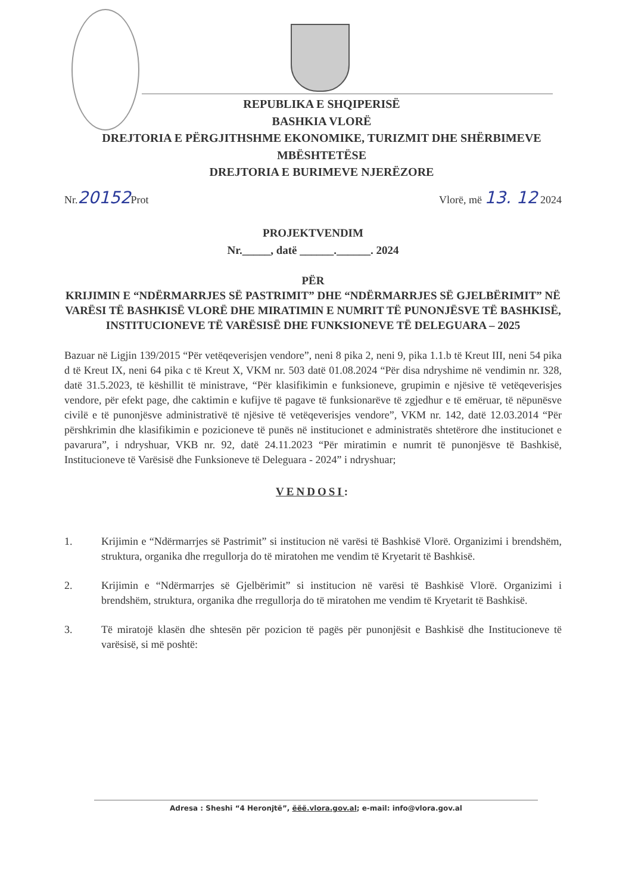REPUBLIKA E SHQIPERISË
BASHKIA VLORË
DREJTORIA E PËRGJITHSHME EKONOMIKE, TURIZMIT DHE SHËRBIMEVE MBËSHTETËSE
DREJTORIA E BURIMEVE NJERËZORE
Nr.20152 Prot Vlorë, më 13. 12 2024
PROJEKTVENDIM
Nr._____, datë ______.______. 2024
PËR
KRIJIMIN E “NDËRMARRJES SË PASTRIMIT” DHE “NDËRMARRJES SË GJELBËRIMIT” NË VARËSI TË BASHKISË VLORË DHE MIRATIMIN E NUMRIT TË PUNONJËSVE TË BASHKISË, INSTITUCIONEVE TË VARËSISË DHE FUNKSIONEVE TË DELEGUARA – 2025
Bazuar në Ligjin 139/2015 “Për vetëqeverisjen vendore”, neni 8 pika 2, neni 9, pika 1.1.b të Kreut III, neni 54 pika d të Kreut IX, neni 64 pika c të Kreut X, VKM nr. 503 datë 01.08.2024 “Për disa ndryshime në vendimin nr. 328, datë 31.5.2023, të këshillit të ministrave, “Për klasifikimin e funksioneve, grupimin e njësive të vetëqeverisjes vendore, për efekt page, dhe caktimin e kufijve të pagave të funksionarëve të zgjedhur e të emëruar, të nëpunësve civilë e të punonjësve administrativë të njësive të vetëqeverisjes vendore”, VKM nr. 142, datë 12.03.2014 “Për përshkrimin dhe klasifikimin e pozicioneve të punës në institucionet e administratës shtetërore dhe institucionet e pavarura”, i ndryshuar, VKB nr. 92, datë 24.11.2023 “Për miratimin e numrit të punonjësve të Bashkisë, Institucioneve të Varësisë dhe Funksioneve të Deleguara - 2024” i ndryshuar;
VENDOSI:
1.
Krijimin e “Ndërmarrjes së Pastrimit” si institucion në varësi të Bashkisë Vlorë. Organizimi i brendshëm, struktura, organika dhe rregullorja do të miratohen me vendim të Kryetarit të Bashkisë.
2.
Krijimin e “Ndërmarrjes së Gjelbërimit” si institucion në varësi të Bashkisë Vlorë. Organizimi i brendshëm, struktura, organika dhe rregullorja do të miratohen me vendim të Kryetarit të Bashkisë.
3.
Të miratojë klasën dhe shtesën për pozicion të pagës për punonjësit e Bashkisë dhe Institucioneve të varësisë, si më poshtë:
Adresa : Sheshi “4 Heronjtë”, ëëë.vlora.gov.al; e-mail: info@vlora.gov.al